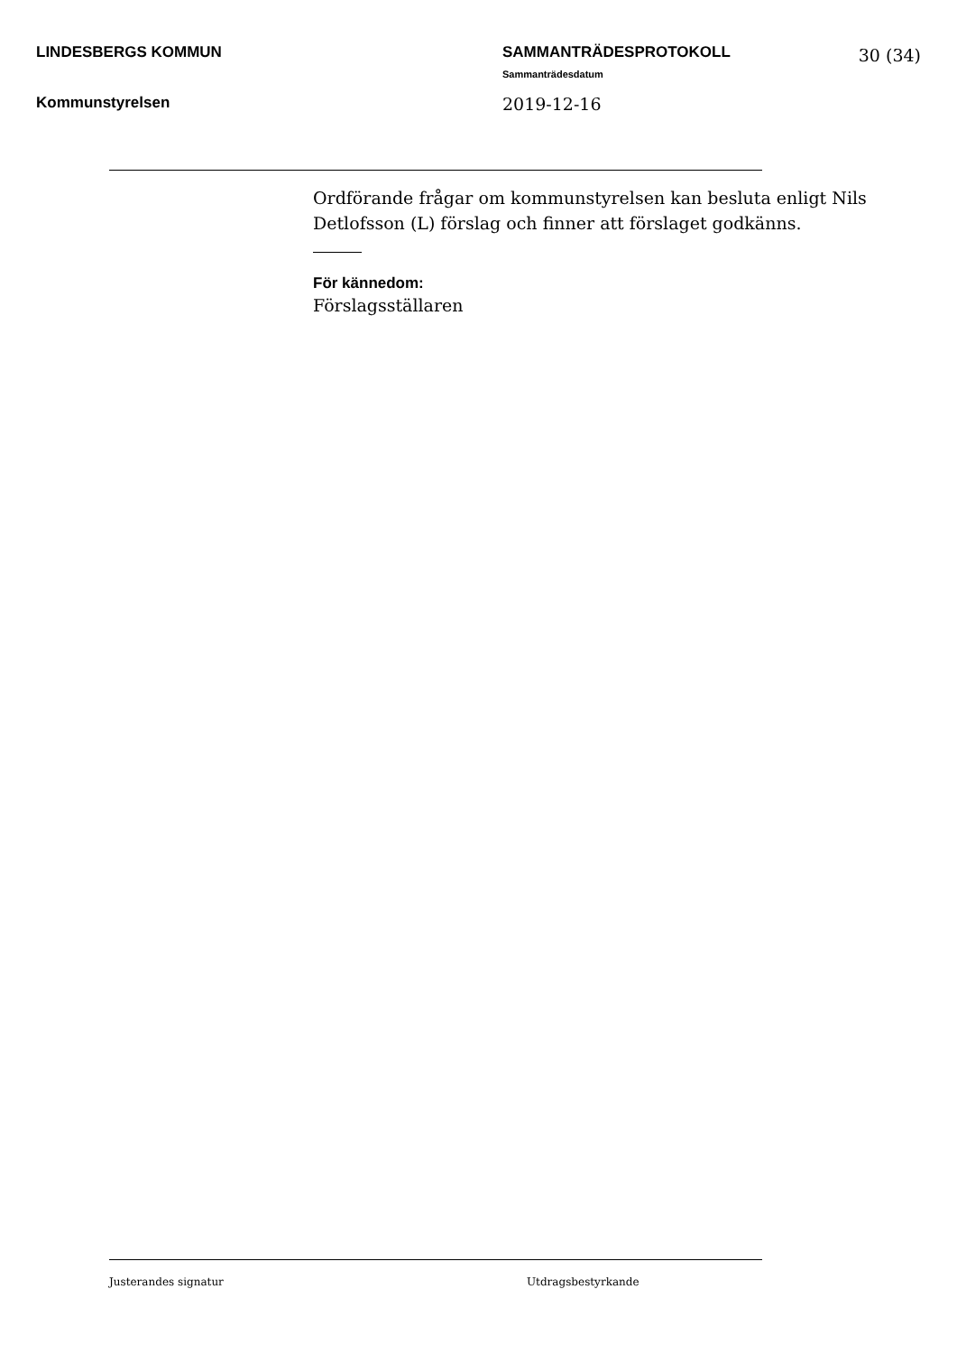LINDESBERGS KOMMUN
Kommunstyrelsen
SAMMANTRÄDESPROTOKOLL
Sammanträdesdatum
2019-12-16
30 (34)
Ordförande frågar om kommunstyrelsen kan besluta enligt Nils Detlofsson (L) förslag och finner att förslaget godkänns.
För kännedom:
Förslagsställaren
Justerandes signatur Utdragsbestyrkande